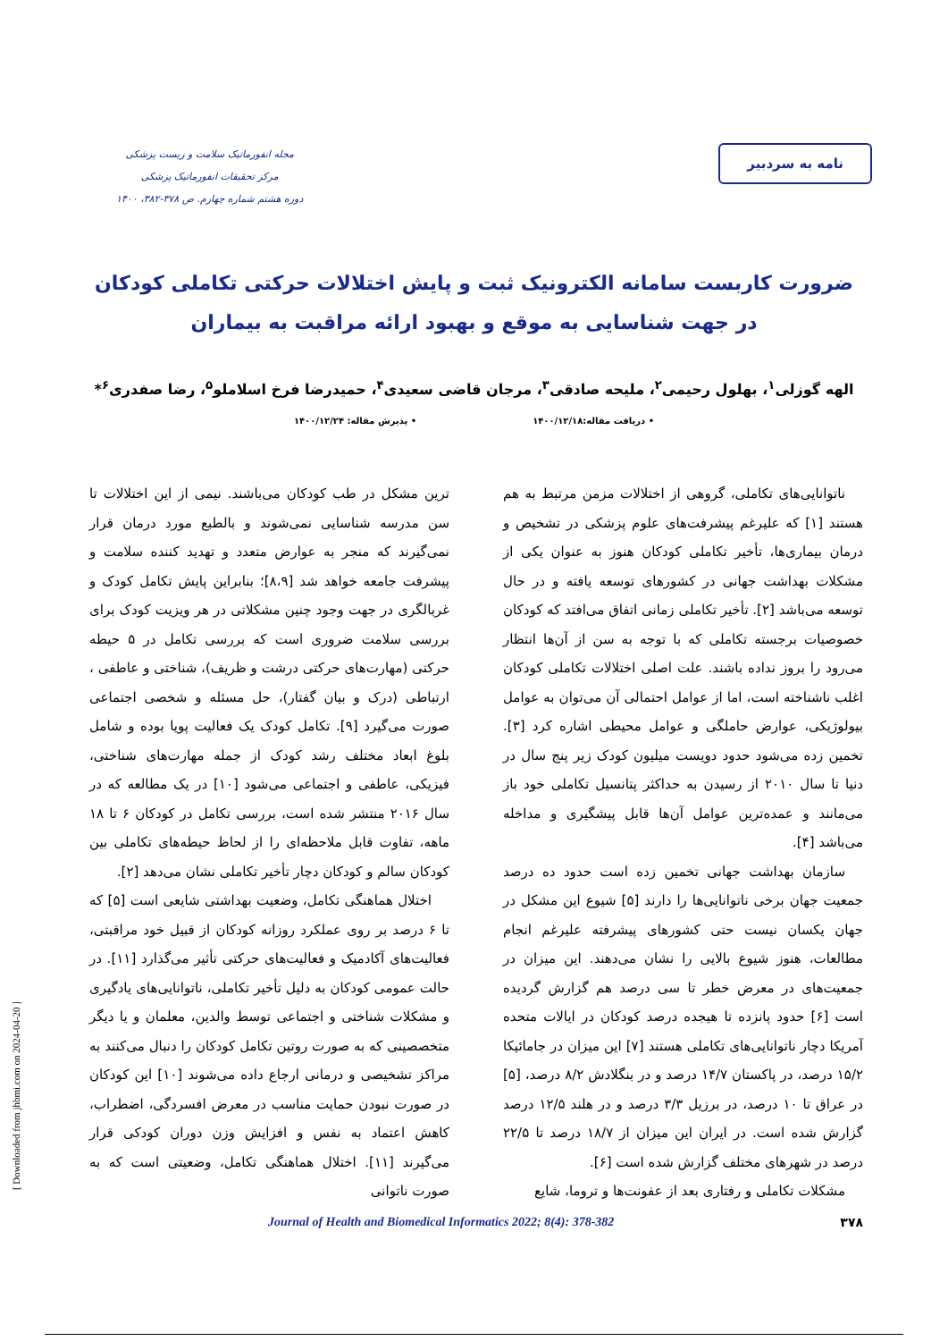نامه به سردبیر
مجله انفورماتیک سلامت و زیست پزشکی
مرکز تحقیقات انفورماتیک پزشکی
دوره هشتم شماره چهارم. ص ۳۷۸-۳۸۲، ۱۴۰۰
ضرورت کاربست سامانه الکترونیک ثبت و پایش اختلالات حرکتی تکاملی کودکان
در جهت شناسایی به موقع و بهبود ارائه مراقبت به بیماران
الهه گوزلی<sup>۱</sup>، بهلول رحیمی<sup>۲</sup>، ملیحه صادقی<sup>۳</sup>، مرجان قاضی سعیدی<sup>۴</sup>، حمیدرضا فرخ اسلاملو<sup>۵</sup>، رضا صفدری<sup>۶</sup>*
• دریافت مقاله:۱۴۰۰/۱۲/۱۸ • پذیرش مقاله: ۱۴۰۰/۱۲/۲۴
ناتوانایی‌های تکاملی، گروهی از اختلالات مزمن مرتبط به هم هستند [۱] که علیرغم پیشرفت‌های علوم پزشکی در تشخیص و درمان بیماری‌ها، تأخیر تکاملی کودکان هنوز به عنوان یکی از مشکلات بهداشت جهانی در کشورهای توسعه یافته و در حال توسعه می‌باشد [۲]. تأخیر تکاملی زمانی اتفاق می‌افتد که کودکان خصوصیات برجسته تکاملی که با توجه به سن از آن‌ها انتظار می‌رود را بروز نداده باشند. علت اصلی اختلالات تکاملی کودکان اغلب ناشناخته است، اما از عوامل احتمالی آن می‌توان به عوامل بیولوژیکی، عوارض حاملگی و عوامل محیطی اشاره کرد [۳]. تخمین زده می‌شود حدود دویست میلیون کودک زیر پنج سال در دنیا تا سال ۲۰۱۰ از رسیدن به حداکثر پتانسیل تکاملی خود باز می‌مانند و عمده‌ترین عوامل آن‌ها قابل پیشگیری و مداخله می‌باشد [۴].
سازمان بهداشت جهانی تخمین زده است حدود ده درصد جمعیت جهان برخی ناتوانایی‌ها را دارند [۵] شیوع این مشکل در جهان یکسان نیست حتی کشورهای پیشرفته علیرغم انجام مطالعات، هنوز شیوع بالایی را نشان می‌دهند. این میزان در جمعیت‌های در معرض خطر تا سی درصد هم گزارش گردیده است [۶] حدود پانزده تا هیجده درصد کودکان در ایالات متحده آمریکا دچار ناتوانایی‌های تکاملی هستند [۷] این میزان در جامائیکا ۱۵/۲ درصد، در پاکستان ۱۴/۷ درصد و در بنگلادش ۸/۲ درصد، [۵] در عراق تا ۱۰ درصد، در برزیل ۳/۳ درصد و در هلند ۱۲/۵ درصد گزارش شده است. در ایران این میزان از ۱۸/۷ درصد تا ۲۲/۵ درصد در شهرهای مختلف گزارش شده است [۶].
مشکلات تکاملی و رفتاری بعد از عفونت‌ها و تروما، شایع
ترین مشکل در طب کودکان می‌باشند. نیمی از این اختلالات تا سن مدرسه شناسایی نمی‌شوند و بالطبع مورد درمان قرار نمی‌گیرند که منجر به عوارض متعدد و تهدید کننده سلامت و پیشرفت جامعه خواهد شد [۸،۹]؛ بنابراین پایش تکامل کودک و غربالگری در جهت وجود چنین مشکلاتی در هر ویزیت کودک برای بررسی سلامت ضروری است که بررسی تکامل در ۵ حیطه حرکتی (مهارت‌های حرکتی درشت و ظریف)، شناختی و عاطفی ، ارتباطی (درک و بیان گفتار)، حل مسئله و شخصی اجتماعی صورت می‌گیرد [۹]. تکامل کودک یک فعالیت پویا بوده و شامل بلوغ ابعاد مختلف رشد کودک از جمله مهارت‌های شناختی، فیزیکی، عاطفی و اجتماعی می‌شود [۱۰] در یک مطالعه که در سال ۲۰۱۶ منتشر شده است، بررسی تکامل در کودکان ۶ تا ۱۸ ماهه، تفاوت قابل ملاحظه‌ای را از لحاظ حیطه‌های تکاملی بین کودکان سالم و کودکان دچار تأخیر تکاملی نشان می‌دهد [۲].
اختلال هماهنگی تکامل، وضعیت بهداشتی شایعی است [۵] که تا ۶ درصد بر روی عملکرد روزانه کودکان از قبیل خود مراقبتی، فعالیت‌های آکادمیک و فعالیت‌های حرکتی تأثیر می‌گذارد [۱۱]. در حالت عمومی کودکان به دلیل تأخیر تکاملی، ناتوانایی‌های یادگیری و مشکلات شناختی و اجتماعی توسط والدین، معلمان و یا دیگر متخصصینی که به صورت روتین تکامل کودکان را دنبال می‌کنند به مراکز تشخیصی و درمانی ارجاع داده می‌شوند [۱۰] این کودکان در صورت نبودن حمایت مناسب در معرض افسردگی، اضطراب، کاهش اعتماد به نفس و افزایش وزن دوران کودکی قرار می‌گیرند [۱۱]. اختلال هماهنگی تکامل، وضعیتی است که به صورت ناتوانی
۳۷۸ Journal of Health and Biomedical Informatics 2022; 8(4): 378-382
[ Downloaded from jhbmi.com on 2024-04-20 ]